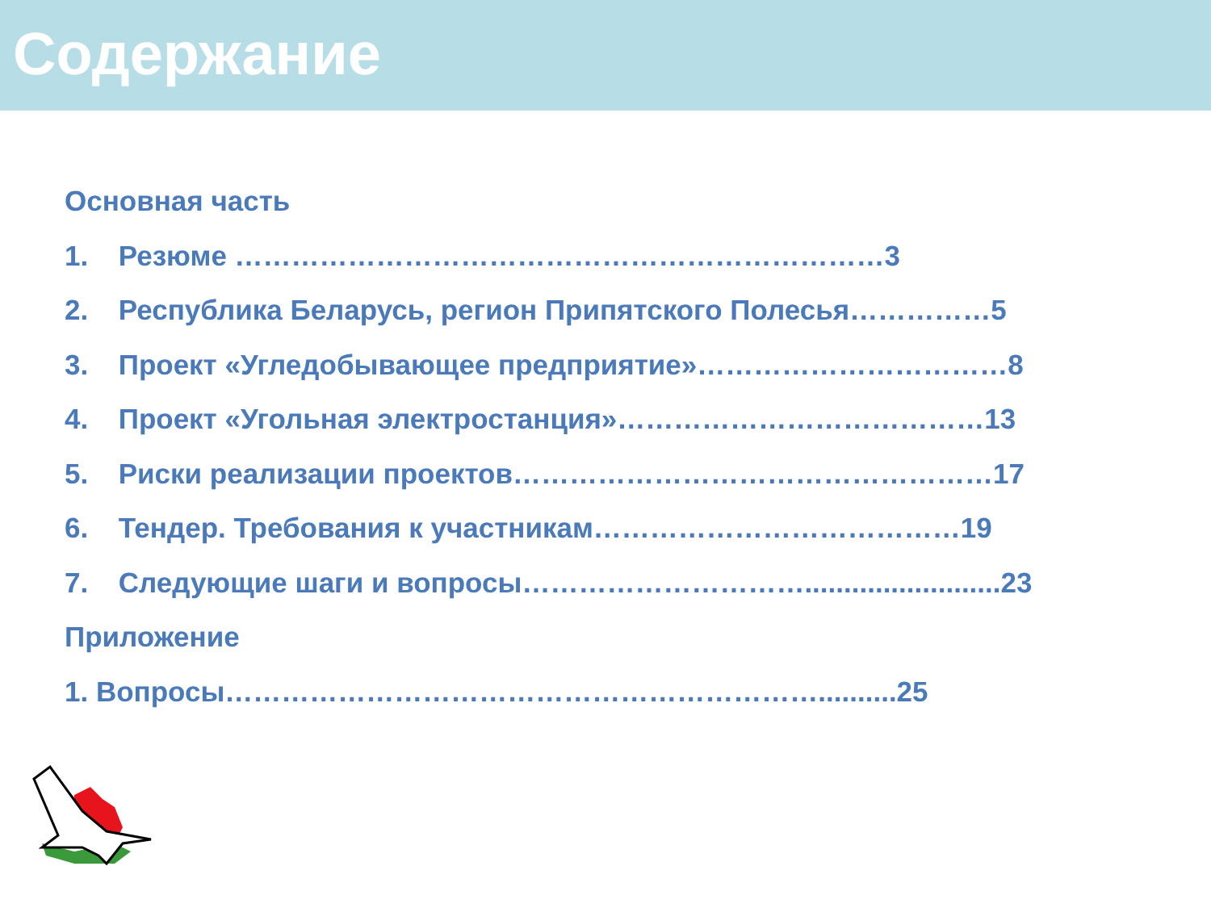Содержание
Основная часть
1. Резюме ……………………………………………………………3
2. Республика Беларусь, регион Припятского Полесья……………5
3. Проект «Угледобывающее предприятие»……………………………8
4. Проект «Угольная электростанция»…………………………………13
5. Риски реализации проектов……………………………………………17
6. Тендер. Требования к участникам…………………………………19
7. Следующие шаги и вопросы………………………….........................23
Приложение
1. Вопросы………………………………………………………..........25